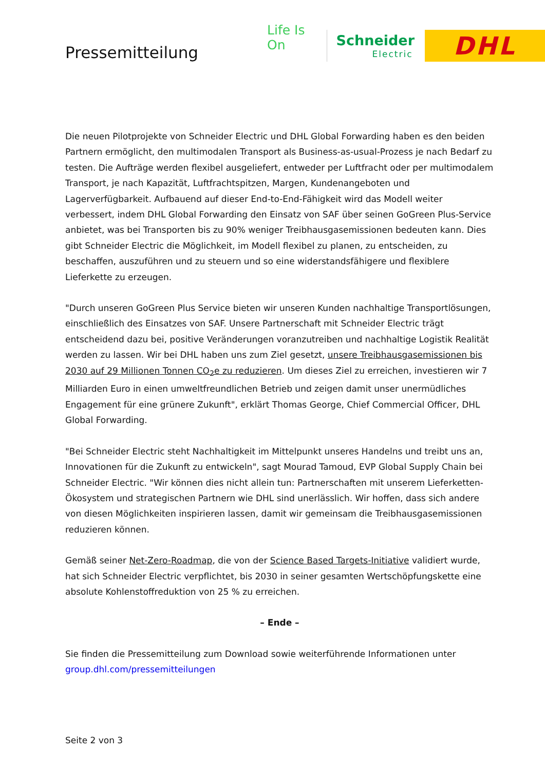Pressemitteilung
Life Is On
Schneider
Electric
DHL
Die neuen Pilotprojekte von Schneider Electric und DHL Global Forwarding haben es den beiden Partnern ermöglicht, den multimodalen Transport als Business-as-usual-Prozess je nach Bedarf zu testen. Die Aufträge werden flexibel ausgeliefert, entweder per Luftfracht oder per multimodalem Transport, je nach Kapazität, Luftfrachtspitzen, Margen, Kundenangeboten und Lagerverfügbarkeit. Aufbauend auf dieser End-to-End-Fähigkeit wird das Modell weiter verbessert, indem DHL Global Forwarding den Einsatz von SAF über seinen GoGreen Plus-Service anbietet, was bei Transporten bis zu 90% weniger Treibhausgasemissionen bedeuten kann. Dies gibt Schneider Electric die Möglichkeit, im Modell flexibel zu planen, zu entscheiden, zu beschaffen, auszuführen und zu steuern und so eine widerstandsfähigere und flexiblere Lieferkette zu erzeugen.
"Durch unseren GoGreen Plus Service bieten wir unseren Kunden nachhaltige Transportlösungen, einschließlich des Einsatzes von SAF. Unsere Partnerschaft mit Schneider Electric trägt entscheidend dazu bei, positive Veränderungen voranzutreiben und nachhaltige Logistik Realität werden zu lassen. Wir bei DHL haben uns zum Ziel gesetzt, unsere Treibhausgasemissionen bis 2030 auf 29 Millionen Tonnen CO<sub>2</sub>e zu reduzieren. Um dieses Ziel zu erreichen, investieren wir 7 Milliarden Euro in einen umweltfreundlichen Betrieb und zeigen damit unser unermüdliches Engagement für eine grünere Zukunft", erklärt Thomas George, Chief Commercial Officer, DHL Global Forwarding.
"Bei Schneider Electric steht Nachhaltigkeit im Mittelpunkt unseres Handelns und treibt uns an, Innovationen für die Zukunft zu entwickeln", sagt Mourad Tamoud, EVP Global Supply Chain bei Schneider Electric. "Wir können dies nicht allein tun: Partnerschaften mit unserem Lieferketten-Ökosystem und strategischen Partnern wie DHL sind unerlässlich. Wir hoffen, dass sich andere von diesen Möglichkeiten inspirieren lassen, damit wir gemeinsam die Treibhausgasemissionen reduzieren können.
Gemäß seiner Net-Zero-Roadmap, die von der Science Based Targets-Initiative validiert wurde, hat sich Schneider Electric verpflichtet, bis 2030 in seiner gesamten Wertschöpfungskette eine absolute Kohlenstoffreduktion von 25 % zu erreichen.
– Ende –
Sie finden die Pressemitteilung zum Download sowie weiterführende Informationen unter group.dhl.com/pressemitteilungen
Seite 2 von 3